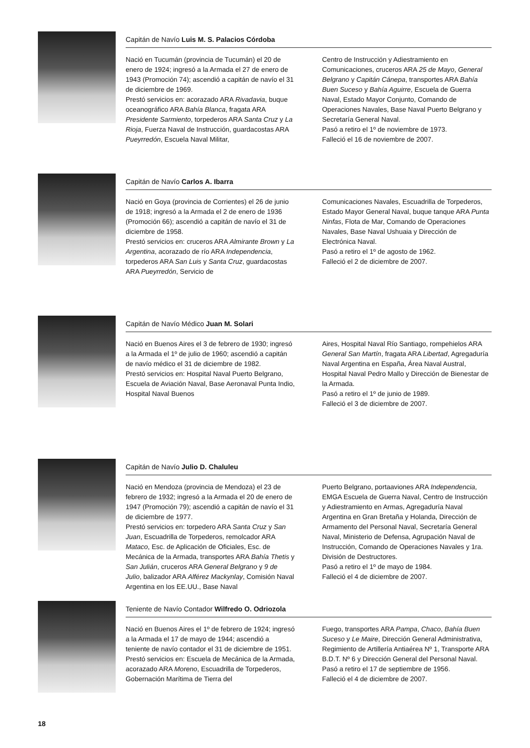Capitán de Navío Luis M. S. Palacios Córdoba
Nació en Tucumán (provincia de Tucumán) el 20 de enero de 1924; ingresó a la Armada el 27 de enero de 1943 (Promoción 74); ascendió a capitán de navío el 31 de diciembre de 1969.
Prestó servicios en: acorazado ARA Rivadavia, buque oceanográfico ARA Bahía Blanca, fragata ARA Presidente Sarmiento, torpederos ARA Santa Cruz y La Rioja, Fuerza Naval de Instrucción, guardacostas ARA Pueyrredón, Escuela Naval Militar,
Centro de Instrucción y Adiestramiento en Comunicaciones, cruceros ARA 25 de Mayo, General Belgrano y Capitán Cánepa, transportes ARA Bahía Buen Suceso y Bahía Aguirre, Escuela de Guerra Naval, Estado Mayor Conjunto, Comando de Operaciones Navales, Base Naval Puerto Belgrano y Secretaría General Naval.
Pasó a retiro el 1º de noviembre de 1973.
Falleció el 16 de noviembre de 2007.
Capitán de Navío Carlos A. Ibarra
Nació en Goya (provincia de Corrientes) el 26 de junio de 1918; ingresó a la Armada el 2 de enero de 1936 (Promoción 66); ascendió a capitán de navío el 31 de diciembre de 1958.
Prestó servicios en: cruceros ARA Almirante Brown y La Argentina, acorazado de río ARA Independencia, torpederos ARA San Luis y Santa Cruz, guardacostas ARA Pueyrredón, Servicio de
Comunicaciones Navales, Escuadrilla de Torpederos, Estado Mayor General Naval, buque tanque ARA Punta Ninfas, Flota de Mar, Comando de Operaciones Navales, Base Naval Ushuaia y Dirección de Electrónica Naval.
Pasó a retiro el 1º de agosto de 1962.
Falleció el 2 de diciembre de 2007.
Capitán de Navío Médico Juan M. Solari
Nació en Buenos Aires el 3 de febrero de 1930; ingresó a la Armada el 1º de julio de 1960; ascendió a capitán de navío médico el 31 de diciembre de 1982.
Prestó servicios en: Hospital Naval Puerto Belgrano, Escuela de Aviación Naval, Base Aeronaval Punta Indio, Hospital Naval Buenos
Aires, Hospital Naval Río Santiago, rompehielos ARA General San Martín, fragata ARA Libertad, Agregaduría Naval Argentina en España, Área Naval Austral, Hospital Naval Pedro Mallo y Dirección de Bienestar de la Armada.
Pasó a retiro el 1º de junio de 1989.
Falleció el 3 de diciembre de 2007.
Capitán de Navío Julio D. Chaluleu
Nació en Mendoza (provincia de Mendoza) el 23 de febrero de 1932; ingresó a la Armada el 20 de enero de 1947 (Promoción 79); ascendió a capitán de navío el 31 de diciembre de 1977.
Prestó servicios en: torpedero ARA Santa Cruz y San Juan, Escuadrilla de Torpederos, remolcador ARA Mataco, Esc. de Aplicación de Oficiales, Esc. de Mecánica de la Armada, transportes ARA Bahía Thetis y San Julián, cruceros ARA General Belgrano y 9 de Julio, balizador ARA Alférez Mackynlay, Comisión Naval Argentina en los EE.UU., Base Naval
Puerto Belgrano, portaaviones ARA Independencia, EMGA Escuela de Guerra Naval, Centro de Instrucción y Adiestramiento en Armas, Agregaduría Naval Argentina en Gran Bretaña y Holanda, Dirección de Armamento del Personal Naval, Secretaría General Naval, Ministerio de Defensa, Agrupación Naval de Instrucción, Comando de Operaciones Navales y 1ra. División de Destructores.
Pasó a retiro el 1º de mayo de 1984.
Falleció el 4 de diciembre de 2007.
Teniente de Navío Contador Wilfredo O. Odriozola
Nació en Buenos Aires el 1º de febrero de 1924; ingresó a la Armada el 17 de mayo de 1944; ascendió a teniente de navío contador el 31 de diciembre de 1951.
Prestó servicios en: Escuela de Mecánica de la Armada, acorazado ARA Moreno, Escuadrilla de Torpederos, Gobernación Marítima de Tierra del
Fuego, transportes ARA Pampa, Chaco, Bahía Buen Suceso y Le Maire, Dirección General Administrativa, Regimiento de Artillería Antiaérea Nº 1, Transporte ARA B.D.T. Nº 6 y Dirección General del Personal Naval.
Pasó a retiro el 17 de septiembre de 1956.
Falleció el 4 de diciembre de 2007.
18